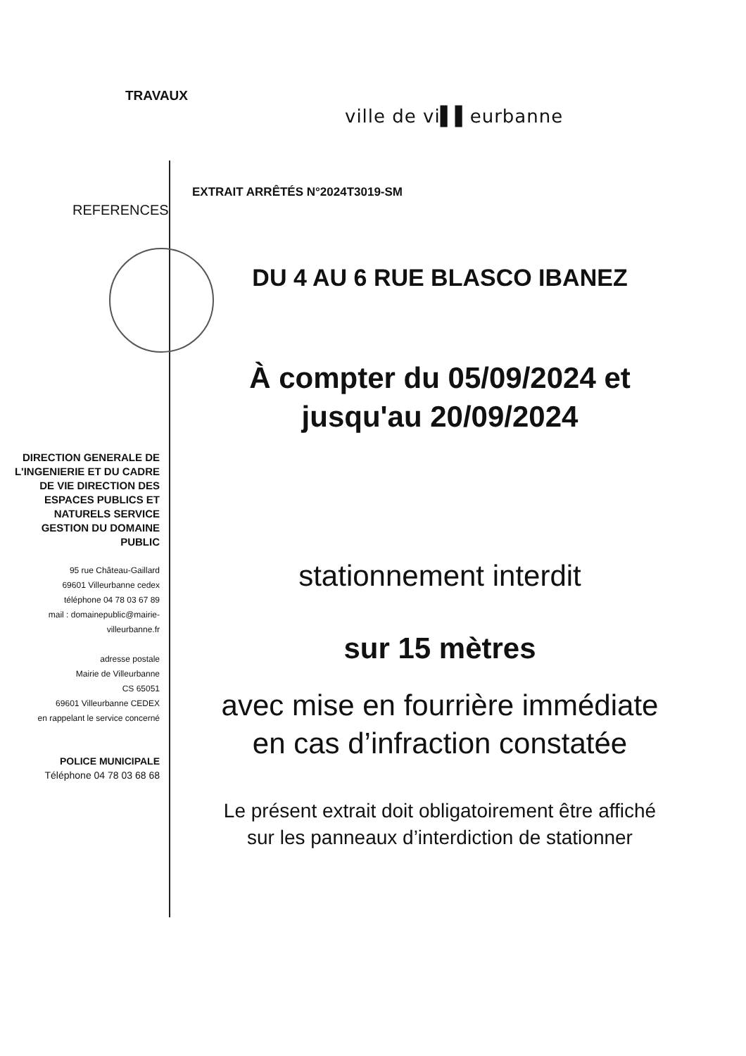TRAVAUX
ville de vi▌▌eurbanne
EXTRAIT ARRÊTÉS N°2024T3019-SM
REFERENCES
DIRECTION GENERALE DE L'INGENIERIE ET DU CADRE DE VIE DIRECTION DES ESPACES PUBLICS ET NATURELS SERVICE GESTION DU DOMAINE PUBLIC
95 rue Château-Gaillard
69601 Villeurbanne cedex
téléphone 04 78 03 67 89
mail : domainepublic@mairie-villeurbanne.fr
adresse postale
Mairie de Villeurbanne
CS 65051
69601 Villeurbanne CEDEX
en rappelant le service concerné
POLICE MUNICIPALE
Téléphone 04 78 03 68 68
DU 4 AU 6 RUE BLASCO IBANEZ
À compter du 05/09/2024 et
jusqu'au 20/09/2024
stationnement interdit
sur 15 mètres
avec mise en fourrière immédiate
en cas d’infraction constatée
Le présent extrait doit obligatoirement être affiché
sur les panneaux d’interdiction de stationner